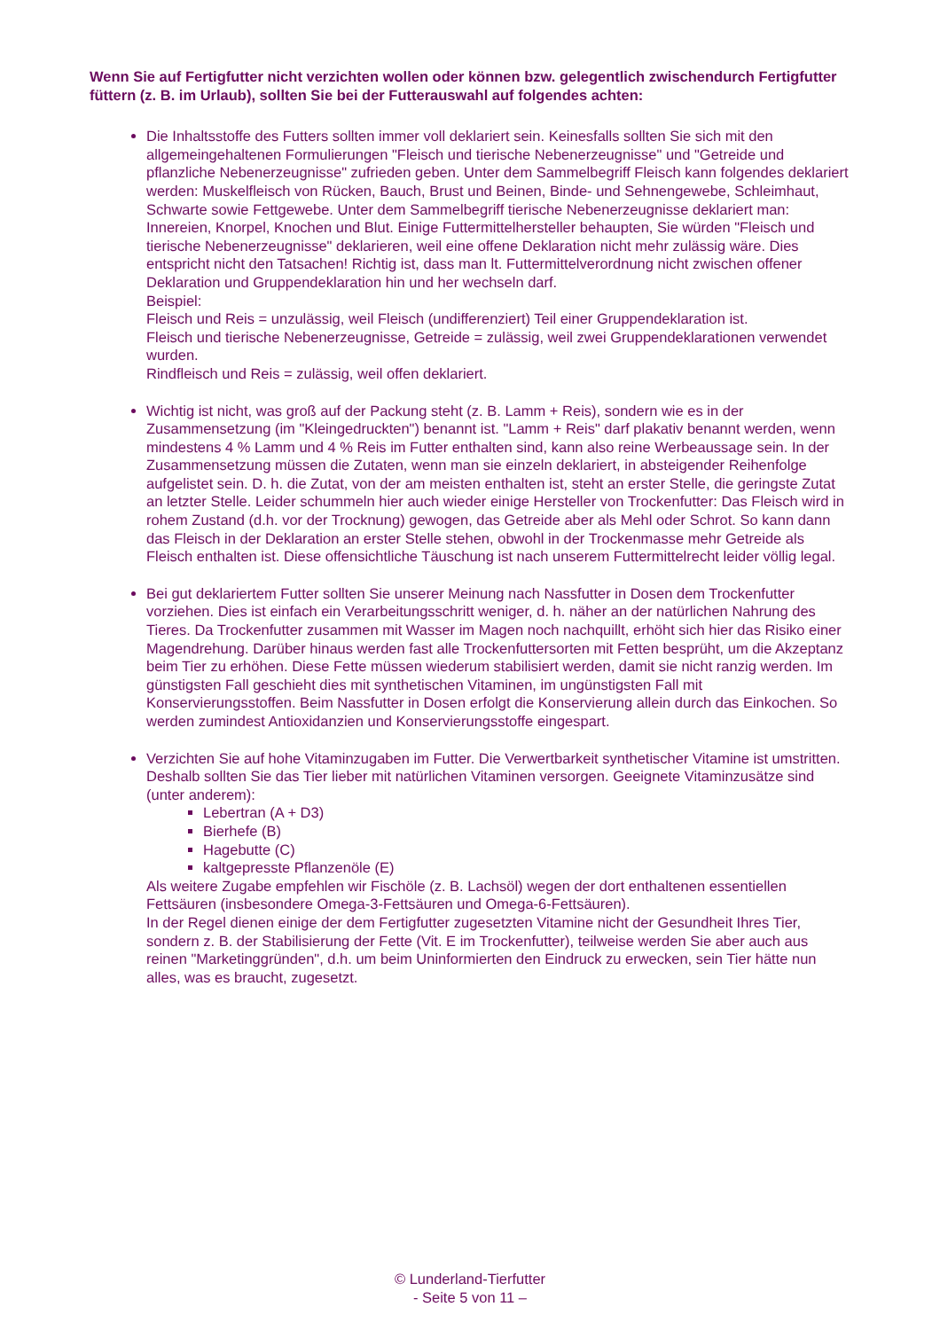Wenn Sie auf Fertigfutter nicht verzichten wollen oder können bzw. gelegentlich zwischendurch Fertigfutter füttern (z. B. im Urlaub), sollten Sie bei der Futterauswahl auf folgendes achten:
Die Inhaltsstoffe des Futters sollten immer voll deklariert sein. Keinesfalls sollten Sie sich mit den allgemeingehaltenen Formulierungen "Fleisch und tierische Nebenerzeugnisse" und "Getreide und pflanzliche Nebenerzeugnisse" zufrieden geben. Unter dem Sammelbegriff Fleisch kann folgendes deklariert werden: Muskelfleisch von Rücken, Bauch, Brust und Beinen, Binde- und Sehnengewebe, Schleimhaut, Schwarte sowie Fettgewebe. Unter dem Sammelbegriff tierische Nebenerzeugnisse deklariert man: Innereien, Knorpel, Knochen und Blut. Einige Futtermittelhersteller behaupten, Sie würden "Fleisch und tierische Nebenerzeugnisse" deklarieren, weil eine offene Deklaration nicht mehr zulässig wäre. Dies entspricht nicht den Tatsachen! Richtig ist, dass man lt. Futtermittelverordnung nicht zwischen offener Deklaration und Gruppendeklaration hin und her wechseln darf.
Beispiel:
Fleisch und Reis = unzulässig, weil Fleisch (undifferenziert) Teil einer Gruppendeklaration ist.
Fleisch und tierische Nebenerzeugnisse, Getreide = zulässig, weil zwei Gruppendeklarationen verwendet wurden.
Rindfleisch und Reis = zulässig, weil offen deklariert.
Wichtig ist nicht, was groß auf der Packung steht (z. B. Lamm + Reis), sondern wie es in der Zusammensetzung (im "Kleingedruckten") benannt ist. "Lamm + Reis" darf plakativ benannt werden, wenn mindestens 4 % Lamm und 4 % Reis im Futter enthalten sind, kann also reine Werbeaussage sein. In der Zusammensetzung müssen die Zutaten, wenn man sie einzeln deklariert, in absteigender Reihenfolge aufgelistet sein. D. h. die Zutat, von der am meisten enthalten ist, steht an erster Stelle, die geringste Zutat an letzter Stelle. Leider schummeln hier auch wieder einige Hersteller von Trockenfutter: Das Fleisch wird in rohem Zustand (d.h. vor der Trocknung) gewogen, das Getreide aber als Mehl oder Schrot. So kann dann das Fleisch in der Deklaration an erster Stelle stehen, obwohl in der Trockenmasse mehr Getreide als Fleisch enthalten ist. Diese offensichtliche Täuschung ist nach unserem Futtermittelrecht leider völlig legal.
Bei gut deklariertem Futter sollten Sie unserer Meinung nach Nassfutter in Dosen dem Trockenfutter vorziehen. Dies ist einfach ein Verarbeitungsschritt weniger, d. h. näher an der natürlichen Nahrung des Tieres. Da Trockenfutter zusammen mit Wasser im Magen noch nachquillt, erhöht sich hier das Risiko einer Magendrehung. Darüber hinaus werden fast alle Trockenfuttersorten mit Fetten besprüht, um die Akzeptanz beim Tier zu erhöhen. Diese Fette müssen wiederum stabilisiert werden, damit sie nicht ranzig werden. Im günstigsten Fall geschieht dies mit synthetischen Vitaminen, im ungünstigsten Fall mit Konservierungsstoffen. Beim Nassfutter in Dosen erfolgt die Konservierung allein durch das Einkochen. So werden zumindest Antioxidanzien und Konservierungsstoffe eingespart.
Verzichten Sie auf hohe Vitaminzugaben im Futter. Die Verwertbarkeit synthetischer Vitamine ist umstritten. Deshalb sollten Sie das Tier lieber mit natürlichen Vitaminen versorgen. Geeignete Vitaminzusätze sind (unter anderem):
Lebertran (A + D3)
Bierhefe (B)
Hagebutte (C)
kaltgepresste Pflanzenöle (E)
Als weitere Zugabe empfehlen wir Fischöle (z. B. Lachsöl) wegen der dort enthaltenen essentiellen Fettsäuren (insbesondere Omega-3-Fettsäuren und Omega-6-Fettsäuren).
In der Regel dienen einige der dem Fertigfutter zugesetzten Vitamine nicht der Gesundheit Ihres Tier, sondern z. B. der Stabilisierung der Fette (Vit. E im Trockenfutter), teilweise werden Sie aber auch aus reinen "Marketinggründen", d.h. um beim Uninformierten den Eindruck zu erwecken, sein Tier hätte nun alles, was es braucht, zugesetzt.
© Lunderland-Tierfutter
- Seite 5 von 11 –